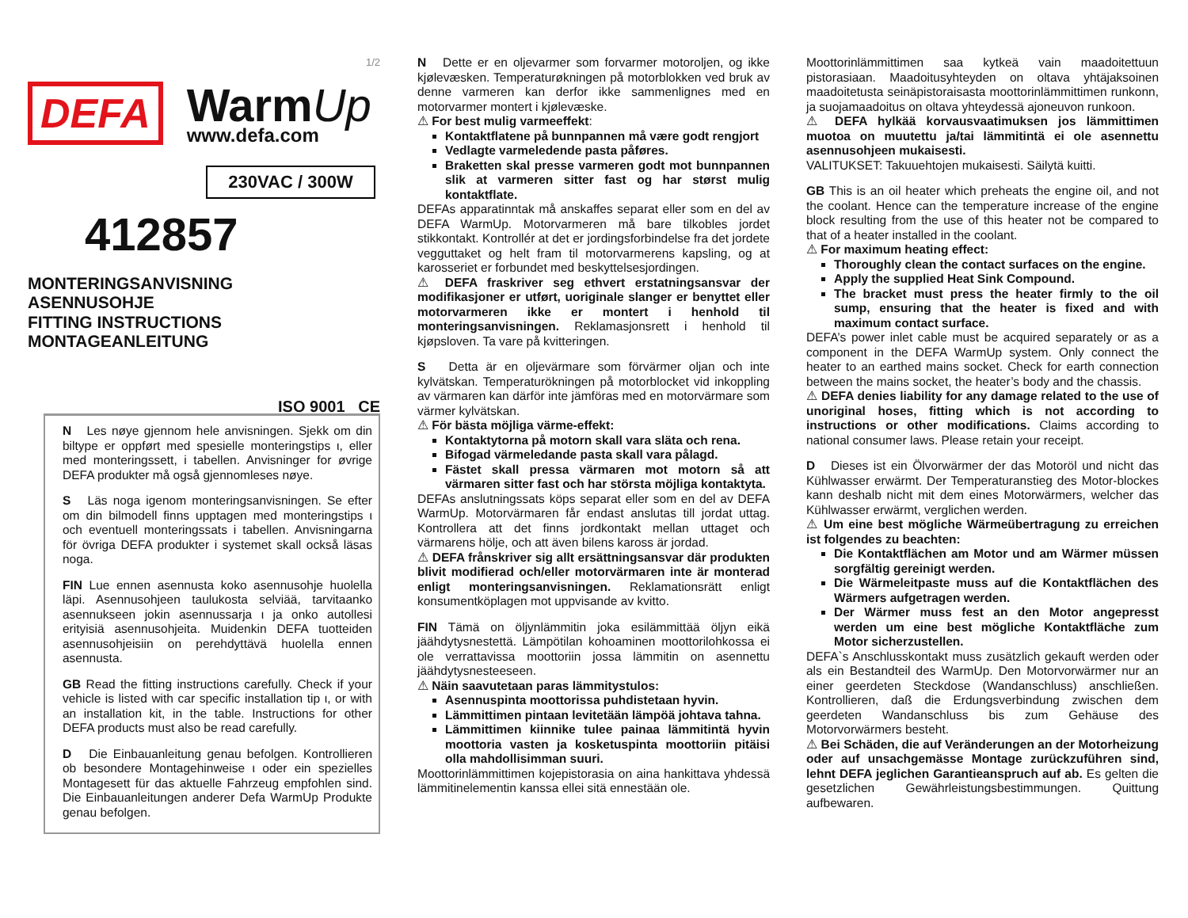1/2
DEFA
WarmUp
www.defa.com
230VAC / 300W
412857
MONTERINGSANVISNING
ASENNUSOHJE
FITTING INSTRUCTIONS
MONTAGEANLEITUNG
ISO 9001 CE
N Les nøye gjennom hele anvisningen. Sjekk om din biltype er oppført med spesielle monteringstips ι, eller med monteringssett, i tabellen. Anvisninger for øvrige DEFA produkter må også gjennomleses nøye.
S Läs noga igenom monteringsanvisningen. Se efter om din bilmodell finns upptagen med monteringstips ι och eventuell monteringssats i tabellen. Anvisningarna för övriga DEFA produkter i systemet skall också läsas noga.
FIN Lue ennen asennusta koko asennusohje huolella läpi. Asennusohjeen taulukosta selviää, tarvitaanko asennukseen jokin asennussarja ι ja onko autollesi erityisiä asennusohjeita. Muidenkin DEFA tuotteiden asennusohjeisiin on perehdyttävä huolella ennen asennusta.
GB Read the fitting instructions carefully. Check if your vehicle is listed with car specific installation tip ι, or with an installation kit, in the table. Instructions for other DEFA products must also be read carefully.
D Die Einbauanleitung genau befolgen. Kontrollieren ob besondere Montagehinweise ι oder ein spezielles Montagesett für das aktuelle Fahrzeug empfohlen sind. Die Einbauanleitungen anderer Defa WarmUp Produkte genau befolgen.
N Dette er en oljevarmer som forvarmer motoroljen, og ikke kjølevæsken. Temperaturøkningen på motorblokken ved bruk av denne varmeren kan derfor ikke sammenlignes med en motorvarmer montert i kjølevæske.
⚠ For best mulig varmeeffekt:
Kontaktflatene på bunnpannen må være godt rengjort
Vedlagte varmeledende pasta påføres.
Braketten skal presse varmeren godt mot bunnpannen slik at varmeren sitter fast og har størst mulig kontaktflate.
DEFAs apparatinntak må anskaffes separat eller som en del av DEFA WarmUp. Motorvarmeren må bare tilkobles jordet stikkontakt. Kontrollér at det er jordingsforbindelse fra det jordete vegguttaket og helt fram til motorvarmerens kapsling, og at karosseriet er forbundet med beskyttelsesjordingen.
⚠ DEFA fraskriver seg ethvert erstatningsansvar der modifikasjoner er utført, uoriginale slanger er benyttet eller motorvarmeren ikke er montert i henhold til monteringsanvisningen. Reklamasjonsrett i henhold til kjøpsloven. Ta vare på kvitteringen.
S Detta är en oljevärmare som förvärmer oljan och inte kylvätskan. Temperaturökningen på motorblocket vid inkoppling av värmaren kan därför inte jämföras med en motorvärmare som värmer kylvätskan.
⚠ För bästa möjliga värme-effekt:
Kontaktytorna på motorn skall vara släta och rena.
Bifogad värmeledande pasta skall vara pålagd.
Fästet skall pressa värmaren mot motorn så att värmaren sitter fast och har största möjliga kontaktyta.
DEFAs anslutningssats köps separat eller som en del av DEFA WarmUp. Motorvärmaren får endast anslutas till jordat uttag. Kontrollera att det finns jordkontakt mellan uttaget och värmarens hölje, och att även bilens kaross är jordad.
⚠ DEFA frånskriver sig allt ersättningsansvar där produkten blivit modifierad och/eller motorvärmaren inte är monterad enligt monteringsanvisningen. Reklamationsrätt enligt konsumentköplagen mot uppvisande av kvitto.
FIN Tämä on öljynlämmitin joka esilämmittää öljyn eikä jäähdytysnestettä. Lämpötilan kohoaminen moottorilohkossa ei ole verrattavissa moottoriin jossa lämmitin on asennettu jäähdytysnesteeseen.
⚠ Näin saavutetaan paras lämmitystulos:
Asennuspinta moottorissa puhdistetaan hyvin.
Lämmittimen pintaan levitetään lämpöä johtava tahna.
Lämmittimen kiinnike tulee painaa lämmitintä hyvin moottoria vasten ja kosketuspinta moottoriin pitäisi olla mahdollisimman suuri.
Moottorinlämmittimen kojepistorasia on aina hankittava yhdessä lämmitinelementin kanssa ellei sitä ennestään ole.
Moottorinlämmittimen saa kytkeä vain maadoitettuun pistorasiaan. Maadoitusyhteyden on oltava yhtäjaksoinen maadoitetusta seinäpistoraisasta moottorinlämmittimen runkonn, ja suojamaadoitus on oltava yhteydessä ajoneuvon runkoon.
⚠ DEFA hylkää korvausvaatimuksen jos lämmittimen muotoa on muutettu ja/tai lämmitintä ei ole asennettu asennusohjeen mukaisesti.
VALITUKSET: Takuuehtojen mukaisesti. Säilytä kuitti.
GB This is an oil heater which preheats the engine oil, and not the coolant. Hence can the temperature increase of the engine block resulting from the use of this heater not be compared to that of a heater installed in the coolant.
⚠ For maximum heating effect:
Thoroughly clean the contact surfaces on the engine.
Apply the supplied Heat Sink Compound.
The bracket must press the heater firmly to the oil sump, ensuring that the heater is fixed and with maximum contact surface.
DEFA’s power inlet cable must be acquired separately or as a component in the DEFA WarmUp system. Only connect the heater to an earthed mains socket. Check for earth connection between the mains socket, the heater’s body and the chassis.
⚠ DEFA denies liability for any damage related to the use of unoriginal hoses, fitting which is not according to instructions or other modifications. Claims according to national consumer laws. Please retain your receipt.
D Dieses ist ein Ölvorwärmer der das Motoröl und nicht das Kühlwasser erwärmt. Der Temperaturanstieg des Motor-blockes kann deshalb nicht mit dem eines Motorwärmers, welcher das Kühlwasser erwärmt, verglichen werden.
⚠ Um eine best mögliche Wärmeübertragung zu erreichen ist folgendes zu beachten:
Die Kontaktflächen am Motor und am Wärmer müssen sorgfältig gereinigt werden.
Die Wärmeleitpaste muss auf die Kontaktflächen des Wärmers aufgetragen werden.
Der Wärmer muss fest an den Motor angepresst werden um eine best mögliche Kontaktfläche zum Motor sicherzustellen.
DEFA`s Anschlusskontakt muss zusätzlich gekauft werden oder als ein Bestandteil des WarmUp. Den Motorvorwärmer nur an einer geerdeten Steckdose (Wandanschluss) anschließen. Kontrollieren, daß die Erdungsverbindung zwischen dem geerdeten Wandanschluss bis zum Gehäuse des Motorvorwärmers besteht.
⚠ Bei Schäden, die auf Veränderungen an der Motorheizung oder auf unsachgemässe Montage zurückzuführen sind, lehnt DEFA jeglichen Garantieanspruch auf ab. Es gelten die gesetzlichen Gewährleistungsbestimmungen. Quittung aufbewaren.